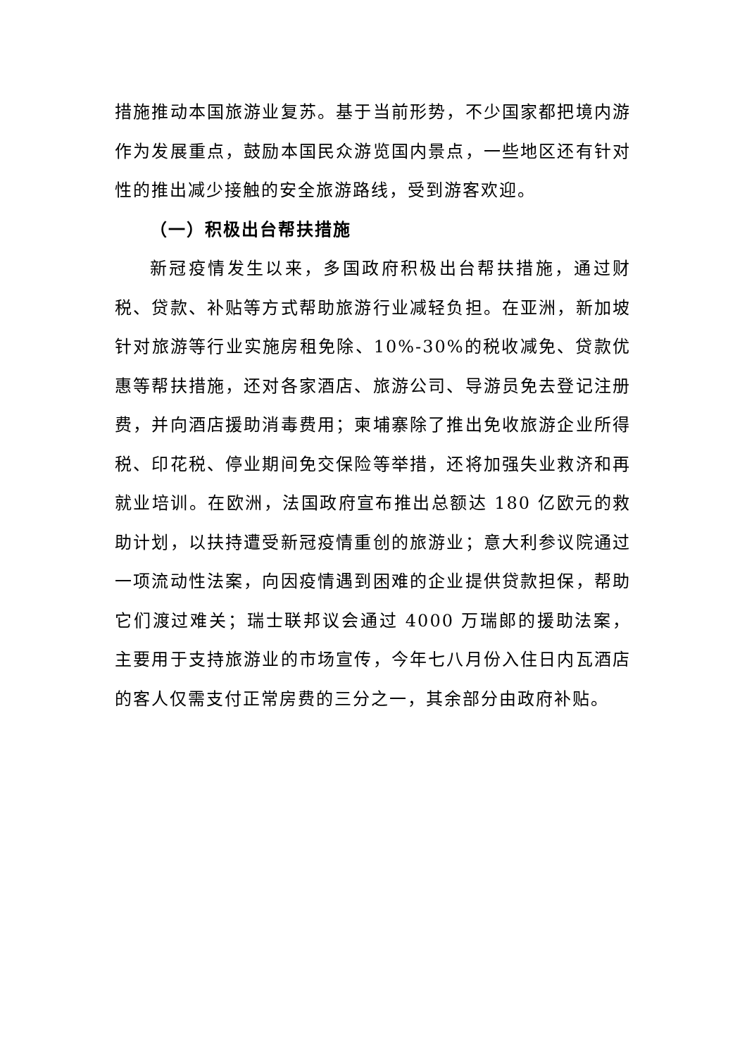措施推动本国旅游业复苏。基于当前形势，不少国家都把境内游作为发展重点，鼓励本国民众游览国内景点，一些地区还有针对性的推出减少接触的安全旅游路线，受到游客欢迎。
（一）积极出台帮扶措施
新冠疫情发生以来，多国政府积极出台帮扶措施，通过财税、贷款、补贴等方式帮助旅游行业减轻负担。在亚洲，新加坡针对旅游等行业实施房租免除、10%-30%的税收减免、贷款优惠等帮扶措施，还对各家酒店、旅游公司、导游员免去登记注册费，并向酒店援助消毒费用；柬埔寨除了推出免收旅游企业所得税、印花税、停业期间免交保险等举措，还将加强失业救济和再就业培训。在欧洲，法国政府宣布推出总额达 180 亿欧元的救助计划，以扶持遭受新冠疫情重创的旅游业；意大利参议院通过一项流动性法案，向因疫情遇到困难的企业提供贷款担保，帮助它们渡过难关；瑞士联邦议会通过 4000 万瑞郎的援助法案，主要用于支持旅游业的市场宣传，今年七八月份入住日内瓦酒店的客人仅需支付正常房费的三分之一，其余部分由政府补贴。